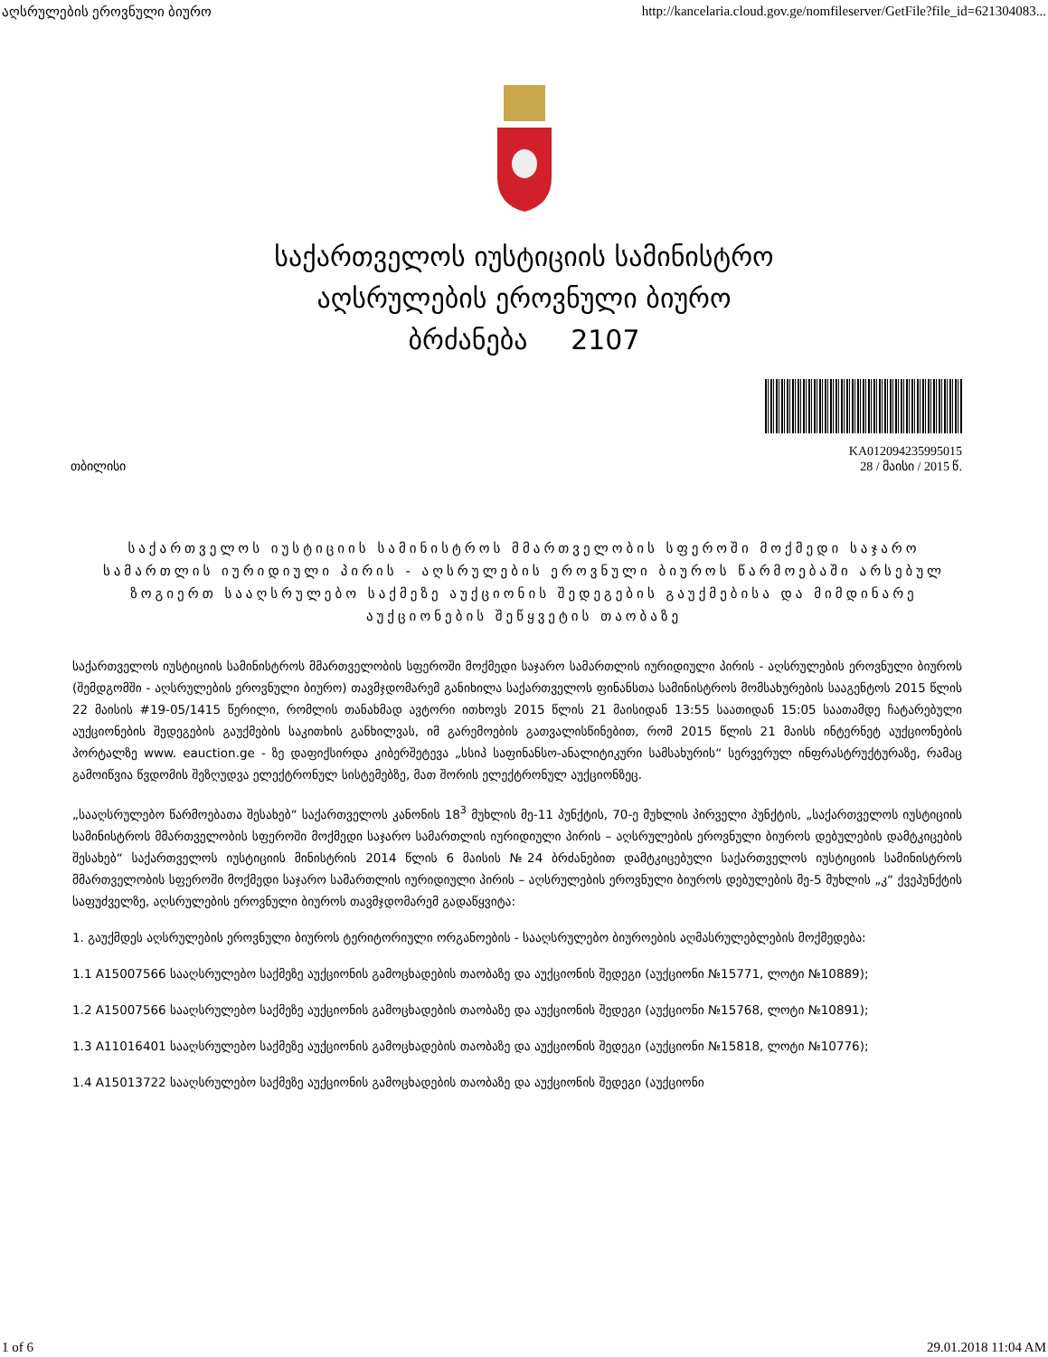აღსრულების ეროვნული ბიურო http://kancelaria.cloud.gov.ge/nomfileserver/GetFile?file_id=621304083...
საქართველოს იუსტიციის სამინისტრო
აღსრულების ეროვნული ბიურო
ბრძანება 2107
თბილისი KA012094235995015
28 / მაისი / 2015 წ.
საქართველოს იუსტიციის სამინისტროს მმართველობის სფეროში მოქმედი საჯარო სამართლის იურიდიული პირის - აღსრულების ეროვნული ბიუროს წარმოებაში არსებულ ზოგიერთ სააღსრულებო საქმეზე აუქციონის შედეგების გაუქმებისა და მიმდინარე აუქციონების შეწყვეტის თაობაზე
საქართველოს იუსტიციის სამინისტროს მმართველობის სფეროში მოქმედი საჯარო სამართლის იურიდიული პირის - აღსრულების ეროვნული ბიუროს (შემდგომში - აღსრულების ეროვნული ბიურო) თავმჯდომარემ განიხილა საქართველოს ფინანსთა სამინისტროს მომსახურების სააგენტოს 2015 წლის 22 მაისის #19-05/1415 წერილი, რომლის თანახმად ავტორი ითხოვს 2015 წლის 21 მაისიდან 13:55 საათიდან 15:05 საათამდე ჩატარებული აუქციონების შედეგების გაუქმების საკითხის განხილვას, იმ გარემოების გათვალისწინებით, რომ 2015 წლის 21 მაისს ინტერნეტ აუქციონების პორტალზე www. eauction.ge - ზე დაფიქსირდა კიბერშეტევა „სსიპ საფინანსო-ანალიტიკური სამსახურის“ სერვერულ ინფრასტრუქტურაზე, რამაც გამოიწვია წვდომის შეზღუდვა ელექტრონულ სისტემებზე, მათ შორის ელექტრონულ აუქციონზეც.
„სააღსრულებო წარმოებათა შესახებ“ საქართველოს კანონის 18<sup>3</sup> მუხლის მე-11 პუნქტის, 70-ე მუხლის პირველი პუნქტის, „საქართველოს იუსტიციის სამინისტროს მმართველობის სფეროში მოქმედი საჯარო სამართლის იურიდიული პირის – აღსრულების ეროვნული ბიუროს დებულების დამტკიცების შესახებ“ საქართველოს იუსტიციის მინისტრის 2014 წლის 6 მაისის №24 ბრძანებით დამტკიცებული საქართველოს იუსტიციის სამინისტროს მმართველობის სფეროში მოქმედი საჯარო სამართლის იურიდიული პირის – აღსრულების ეროვნული ბიუროს დებულების მე-5 მუხლის „კ“ ქვეპუნქტის საფუძველზე, აღსრულების ეროვნული ბიუროს თავმჯდომარემ გადაწყვიტა:
1. გაუქმდეს აღსრულების ეროვნული ბიუროს ტერიტორიული ორგანოების - სააღსრულებო ბიუროების აღმასრულებლების მოქმედება:
1.1 A15007566 სააღსრულებო საქმეზე აუქციონის გამოცხადების თაობაზე და აუქციონის შედეგი (აუქციონი №15771, ლოტი №10889);
1.2 A15007566 სააღსრულებო საქმეზე აუქციონის გამოცხადების თაობაზე და აუქციონის შედეგი (აუქციონი №15768, ლოტი №10891);
1.3 A11016401 სააღსრულებო საქმეზე აუქციონის გამოცხადების თაობაზე და აუქციონის შედეგი (აუქციონი №15818, ლოტი №10776);
1.4 A15013722 სააღსრულებო საქმეზე აუქციონის გამოცხადების თაობაზე და აუქციონის შედეგი (აუქციონი
1 of 6 29.01.2018 11:04 AM